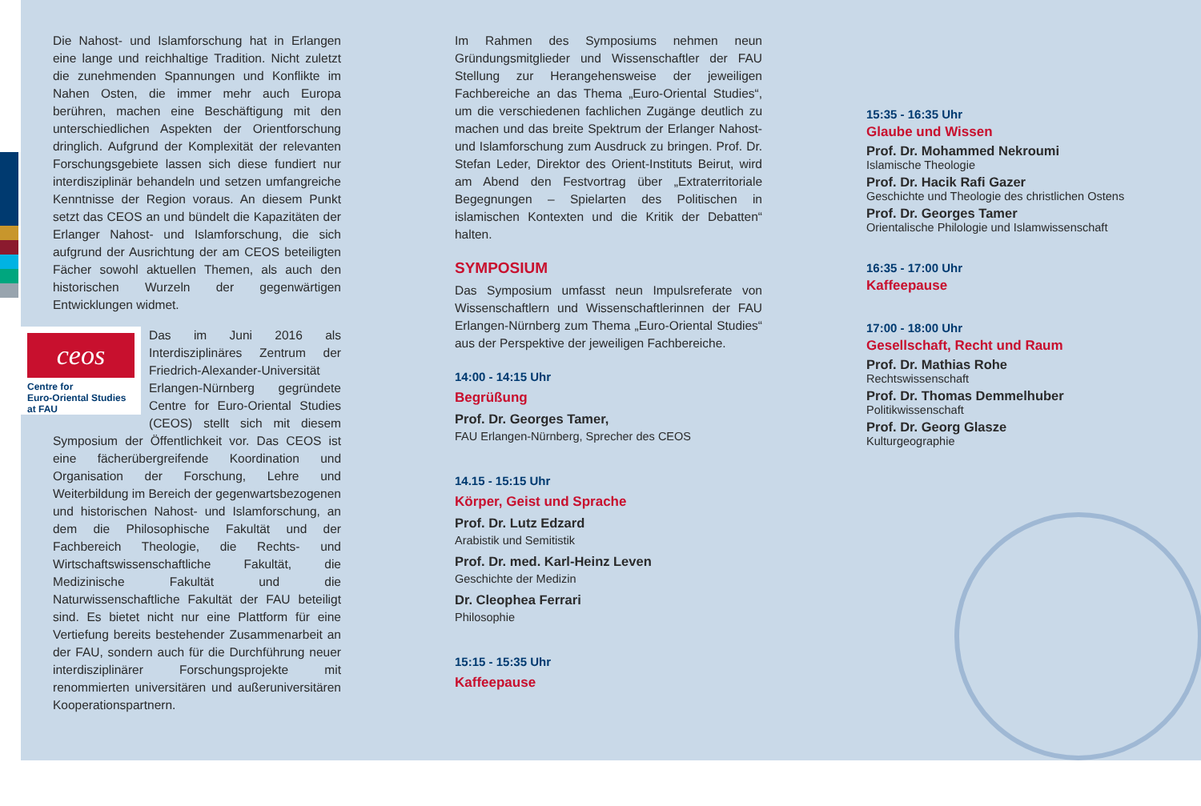Die Nahost- und Islamforschung hat in Erlangen eine lange und reichhaltige Tradition. Nicht zuletzt die zunehmenden Spannungen und Konflikte im Nahen Osten, die immer mehr auch Europa berühren, machen eine Beschäftigung mit den unterschiedlichen Aspekten der Orientforschung dringlich. Aufgrund der Komplexität der relevanten Forschungsgebiete lassen sich diese fundiert nur interdisziplinär behandeln und setzen umfangreiche Kenntnisse der Region voraus. An diesem Punkt setzt das CEOS an und bündelt die Kapazitäten der Erlanger Nahost- und Islamforschung, die sich aufgrund der Ausrichtung der am CEOS beteiligten Fächer sowohl aktuellen Themen, als auch den historischen Wurzeln der gegenwärtigen Entwicklungen widmet.
ceos
Centre for
Euro-Oriental Studies
at FAU
Das im Juni 2016 als Interdisziplinäres Zentrum der Friedrich-Alexander-Universität Erlangen-Nürnberg gegründete Centre for Euro-Oriental Studies (CEOS) stellt sich mit diesem Symposium der Öffentlichkeit vor. Das CEOS ist eine fächerübergreifende Koordination und Organisation der Forschung, Lehre und Weiterbildung im Bereich der gegenwartsbezogenen und historischen Nahost- und Islamforschung, an dem die Philosophische Fakultät und der Fachbereich Theologie, die Rechts- und Wirtschaftswissenschaftliche Fakultät, die Medizinische Fakultät und die Naturwissenschaftliche Fakultät der FAU beteiligt sind. Es bietet nicht nur eine Plattform für eine Vertiefung bereits bestehender Zusammenarbeit an der FAU, sondern auch für die Durchführung neuer interdisziplinärer Forschungsprojekte mit renommierten universitären und außeruniversitären Kooperationspartnern.
Im Rahmen des Symposiums nehmen neun Gründungsmitglieder und Wissenschaftler der FAU Stellung zur Herangehensweise der jeweiligen Fachbereiche an das Thema „Euro-Oriental Studies“, um die verschiedenen fachlichen Zugänge deutlich zu machen und das breite Spektrum der Erlanger Nahost- und Islamforschung zum Ausdruck zu bringen. Prof. Dr. Stefan Leder, Direktor des Orient-Instituts Beirut, wird am Abend den Festvortrag über „Extraterritoriale Begegnungen – Spielarten des Politischen in islamischen Kontexten und die Kritik der Debatten“ halten.
SYMPOSIUM
Das Symposium umfasst neun Impulsreferate von Wissenschaftlern und Wissenschaftlerinnen der FAU Erlangen-Nürnberg zum Thema „Euro-Oriental Studies“ aus der Perspektive der jeweiligen Fachbereiche.
14:00 - 14:15 Uhr
Begrüßung
Prof. Dr. Georges Tamer,
FAU Erlangen-Nürnberg, Sprecher des CEOS
14.15 - 15:15 Uhr
Körper, Geist und Sprache
Prof. Dr. Lutz Edzard
Arabistik und Semitistik
Prof. Dr. med. Karl-Heinz Leven
Geschichte der Medizin
Dr. Cleophea Ferrari
Philosophie
15:15 - 15:35 Uhr
Kaffeepause
15:35 - 16:35 Uhr
Glaube und Wissen
Prof. Dr. Mohammed Nekroumi
Islamische Theologie
Prof. Dr. Hacik Rafi Gazer
Geschichte und Theologie des christlichen Ostens
Prof. Dr. Georges Tamer
Orientalische Philologie und Islamwissenschaft
16:35 - 17:00 Uhr
Kaffeepause
17:00 - 18:00 Uhr
Gesellschaft, Recht und Raum
Prof. Dr. Mathias Rohe
Rechtswissenschaft
Prof. Dr. Thomas Demmelhuber
Politikwissenschaft
Prof. Dr. Georg Glasze
Kulturgeographie